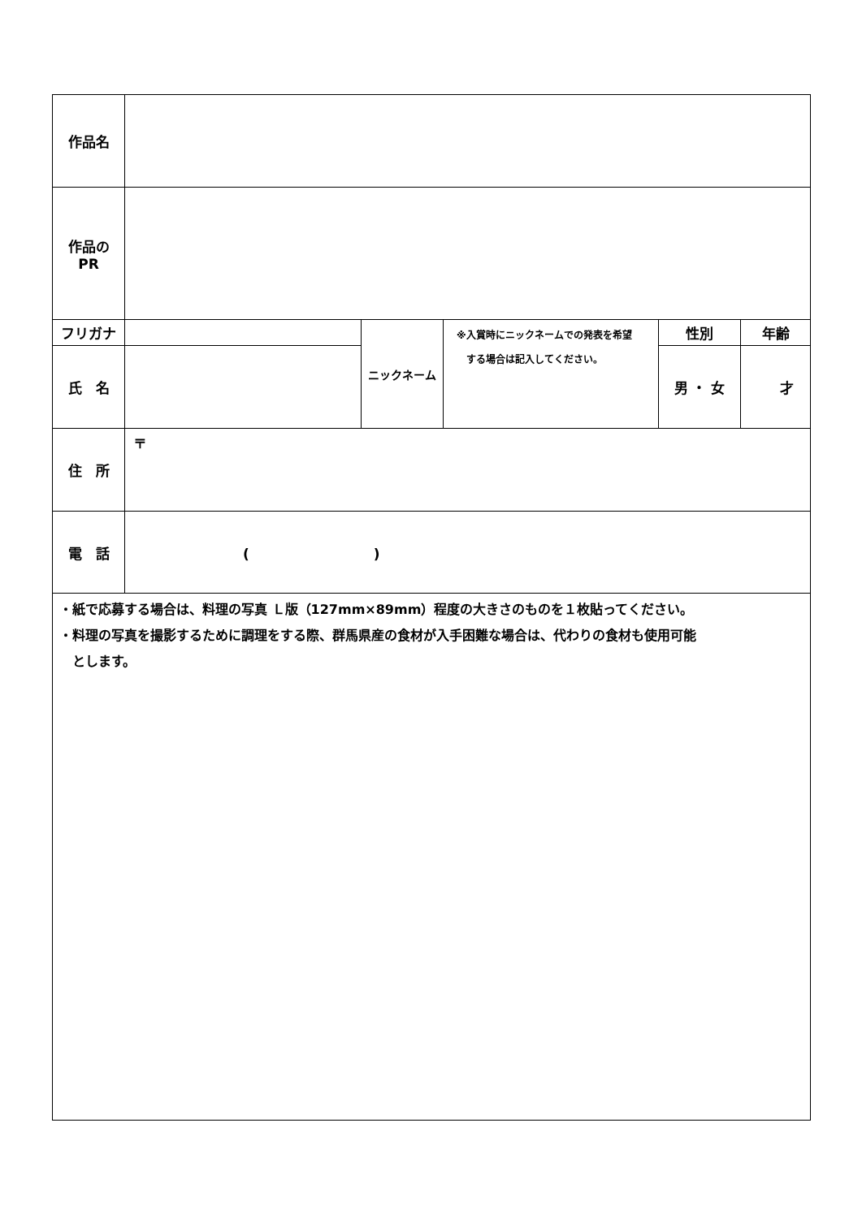| 作品名 | | | | | |
| 作品の PR | | | | | |
| フリガナ | | ニックネーム | ※入賞時にニックネームでの発表を希望 する場合は記入してください。 | 性別 | 年齢 |
| 氏 名 | | | | 男 ・ 女 | 才 |
| 住 所 | 〒 | | | | |
| 電 話 | ( ) | | | | |
| ・紙で応募する場合は、料理の写真 Ｌ版（127mm×89mm）程度の大きさのものを１枚貼ってください。 ・料理の写真を撮影するために調理をする際、群馬県産の食材が入手困難な場合は、代わりの食材も使用可能 とします。 | | | | | |